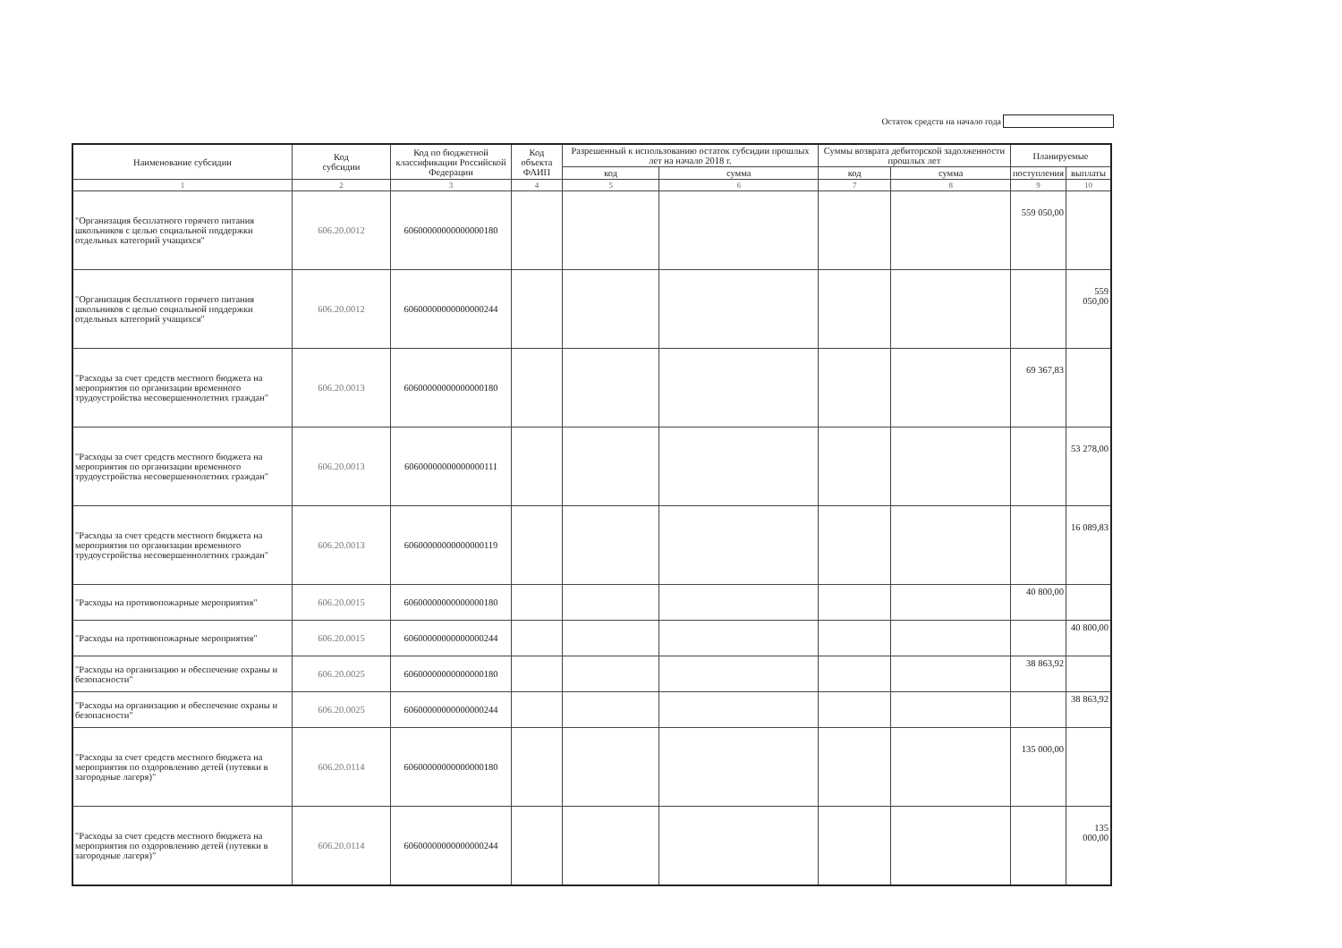Остаток средств на начало года
| Наименование субсидии | Код субсидии | Код по бюджетной классификации Российской Федерации | Код объекта ФАИП | Разрешенный к использованию остаток субсидии прошлых лет на начало 2018 г. | | Суммы возврата дебиторской задолженности прошлых лет | | Планируемые | |
| --- | --- | --- | --- | --- | --- | --- | --- | --- | --- |
| | | | | код | сумма | код | сумма | поступления | выплаты |
| 1 | 2 | 3 | 4 | 5 | 6 | 7 | 8 | 9 | 10 |
| "Организация бесплатного горячего питания школьников с целью социальной поддержки отдельных категорий учащихся" | 606.20.0012 | 60600000000000000180 | | | | | | 559 050,00 | |
| "Организация бесплатного горячего питания школьников с целью социальной поддержки отдельных категорий учащихся" | 606.20.0012 | 60600000000000000244 | | | | | | | 559 050,00 |
| "Расходы за счет средств местного бюджета на мероприятия по организации временного трудоустройства несовершеннолетних граждан" | 606.20.0013 | 60600000000000000180 | | | | | | 69 367,83 | |
| "Расходы за счет средств местного бюджета на мероприятия по организации временного трудоустройства несовершеннолетних граждан" | 606.20.0013 | 60600000000000000111 | | | | | | | 53 278,00 |
| "Расходы за счет средств местного бюджета на мероприятия по организации временного трудоустройства несовершеннолетних граждан" | 606.20.0013 | 60600000000000000119 | | | | | | | 16 089,83 |
| "Расходы на противопожарные мероприятия" | 606.20.0015 | 60600000000000000180 | | | | | | 40 800,00 | |
| "Расходы на противопожарные мероприятия" | 606.20.0015 | 60600000000000000244 | | | | | | | 40 800,00 |
| "Расходы на организацию и обеспечение охраны и безопасности" | 606.20.0025 | 60600000000000000180 | | | | | | 38 863,92 | |
| "Расходы на организацию и обеспечение охраны и безопасности" | 606.20.0025 | 60600000000000000244 | | | | | | | 38 863,92 |
| "Расходы за счет средств местного бюджета на мероприятия по оздоровлению детей (путевки в загородные лагеря)" | 606.20.0114 | 60600000000000000180 | | | | | | 135 000,00 | |
| "Расходы за счет средств местного бюджета на мероприятия по оздоровлению детей (путевки в загородные лагеря)" | 606.20.0114 | 60600000000000000244 | | | | | | | 135 000,00 |